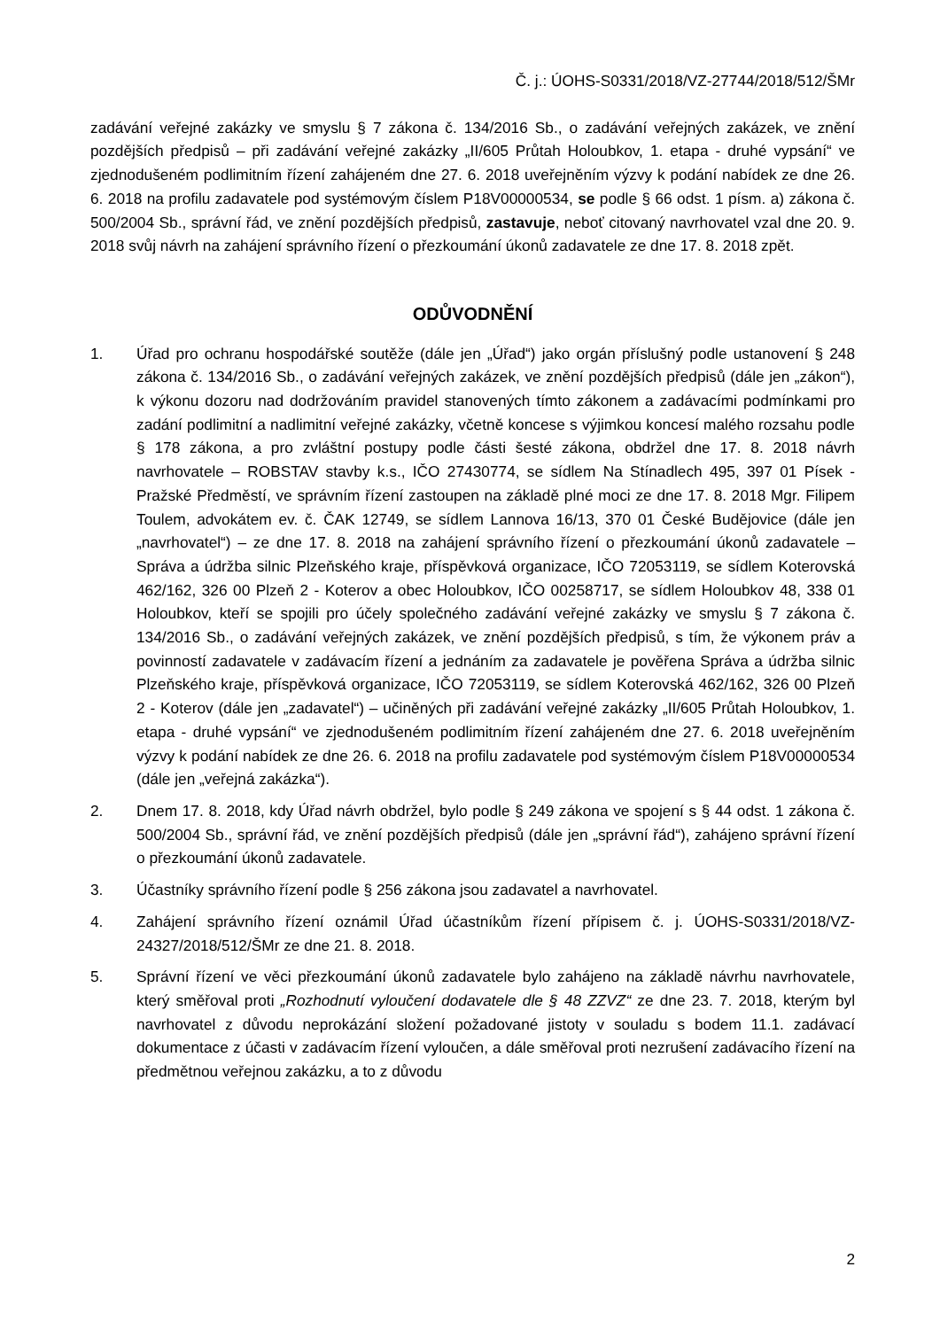Č. j.: ÚOHS-S0331/2018/VZ-27744/2018/512/ŠMr
zadávání veřejné zakázky ve smyslu § 7 zákona č. 134/2016 Sb., o zadávání veřejných zakázek, ve znění pozdějších předpisů – při zadávání veřejné zakázky „II/605 Průtah Holoubkov, 1. etapa - druhé vypsání“ ve zjednodušeném podlimitním řízení zahájeném dne 27. 6. 2018 uveřejněním výzvy k podání nabídek ze dne 26. 6. 2018 na profilu zadavatele pod systémovým číslem P18V00000534, se podle § 66 odst. 1 písm. a) zákona č. 500/2004 Sb., správní řád, ve znění pozdějších předpisů, zastavuje, neboť citovaný navrhovatel vzal dne 20. 9. 2018 svůj návrh na zahájení správního řízení o přezkoumání úkonů zadavatele ze dne 17. 8. 2018 zpět.
ODŮVODNĚNÍ
1. Úřad pro ochranu hospodářské soutěže (dále jen „Úřad“) jako orgán příslušný podle ustanovení § 248 zákona č. 134/2016 Sb., o zadávání veřejných zakázek, ve znění pozdějších předpisů (dále jen „zákon“), k výkonu dozoru nad dodržováním pravidel stanovených tímto zákonem a zadávacími podmínkami pro zadání podlimitní a nadlimitní veřejné zakázky, včetně koncese s výjimkou koncesí malého rozsahu podle § 178 zákona, a pro zvláštní postupy podle části šesté zákona, obdržel dne 17. 8. 2018 návrh navrhovatele – ROBSTAV stavby k.s., IČO 27430774, se sídlem Na Stínadlech 495, 397 01 Písek - Pražské Předměstí, ve správním řízení zastoupen na základě plné moci ze dne 17. 8. 2018 Mgr. Filipem Toulem, advokátem ev. č. ČAK 12749, se sídlem Lannova 16/13, 370 01 České Budějovice (dále jen „navrhovatel“) – ze dne 17. 8. 2018 na zahájení správního řízení o přezkoumání úkonů zadavatele – Správa a údržba silnic Plzeňského kraje, příspěvková organizace, IČO 72053119, se sídlem Koterovská 462/162, 326 00 Plzeň 2 - Koterov a obec Holoubkov, IČO 00258717, se sídlem Holoubkov 48, 338 01 Holoubkov, kteří se spojili pro účely společného zadávání veřejné zakázky ve smyslu § 7 zákona č. 134/2016 Sb., o zadávání veřejných zakázek, ve znění pozdějších předpisů, s tím, že výkonem práv a povinností zadavatele v zadávacím řízení a jednáním za zadavatele je pověřena Správa a údržba silnic Plzeňského kraje, příspěvková organizace, IČO 72053119, se sídlem Koterovská 462/162, 326 00 Plzeň 2 - Koterov (dále jen „zadavatel“) – učiněných při zadávání veřejné zakázky „II/605 Průtah Holoubkov, 1. etapa - druhé vypsání“ ve zjednodušeném podlimitním řízení zahájeném dne 27. 6. 2018 uveřejněním výzvy k podání nabídek ze dne 26. 6. 2018 na profilu zadavatele pod systémovým číslem P18V00000534 (dále jen „veřejná zakázka“).
2. Dnem 17. 8. 2018, kdy Úřad návrh obdržel, bylo podle § 249 zákona ve spojení s § 44 odst. 1 zákona č. 500/2004 Sb., správní řád, ve znění pozdějších předpisů (dále jen „správní řád“), zahájeno správní řízení o přezkoumání úkonů zadavatele.
3. Účastníky správního řízení podle § 256 zákona jsou zadavatel a navrhovatel.
4. Zahájení správního řízení oznámil Úřad účastníkům řízení přípisem č. j. ÚOHS-S0331/2018/VZ-24327/2018/512/ŠMr ze dne 21. 8. 2018.
5. Správní řízení ve věci přezkoumání úkonů zadavatele bylo zahájeno na základě návrhu navrhovatele, který směřoval proti „Rozhodnutí vyloučení dodavatele dle § 48 ZZVZ“ ze dne 23. 7. 2018, kterým byl navrhovatel z důvodu neprokázání složení požadované jistoty v souladu s bodem 11.1. zadávací dokumentace z účasti v zadávacím řízení vyloučen, a dále směřoval proti nezrušení zadávacího řízení na předmětnou veřejnou zakázku, a to z důvodu
2